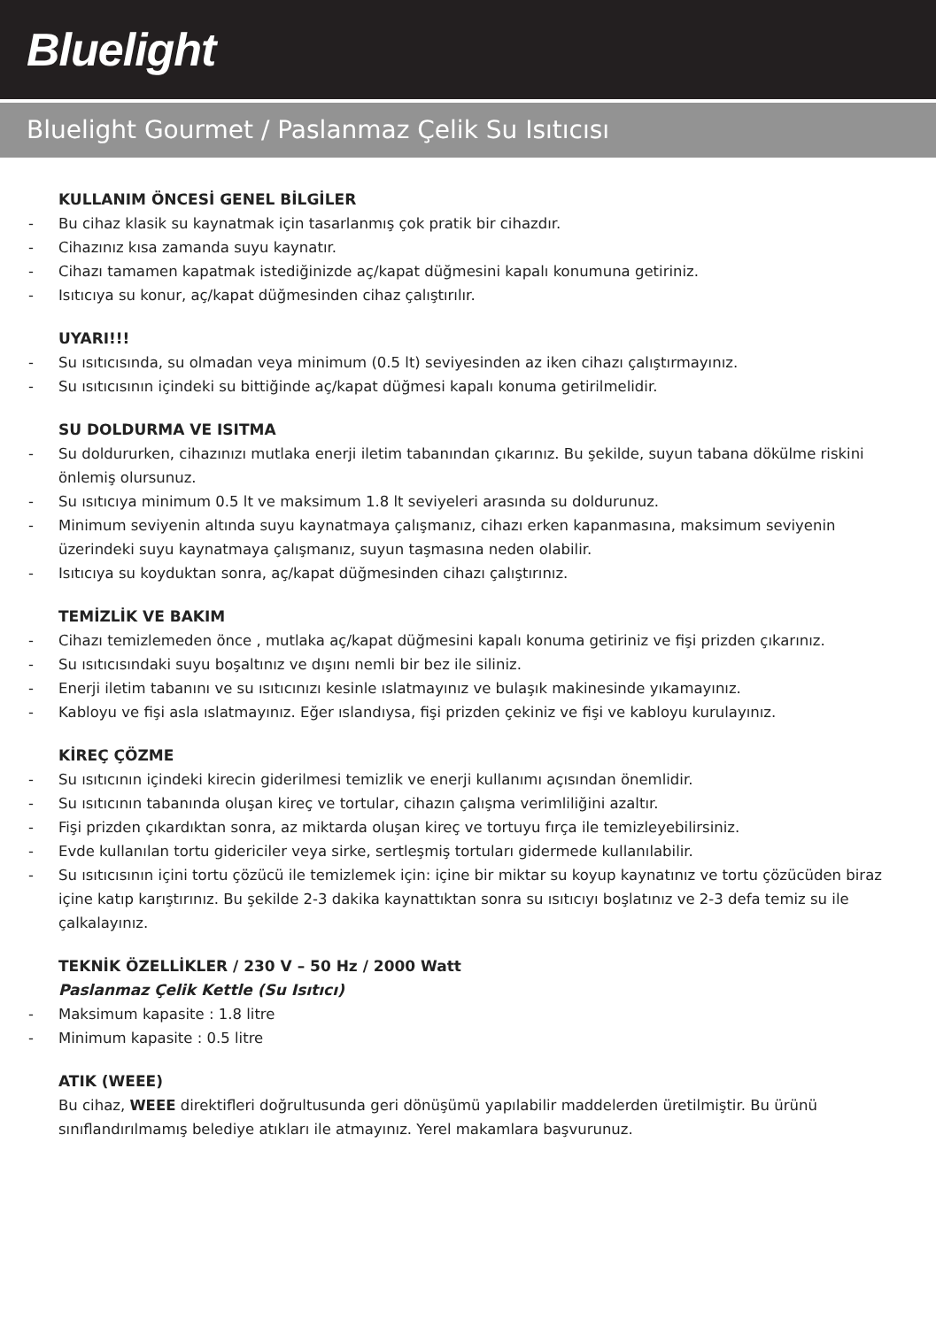Bluelight
Bluelight Gourmet / Paslanmaz Çelik Su Isıtıcısı
KULLANIM ÖNCESİ GENEL BİLGİLER
- Bu cihaz klasik su kaynatmak için tasarlanmış çok pratik bir cihazdır.
- Cihazınız kısa zamanda suyu kaynatır.
- Cihazı tamamen kapatmak istediğinizde aç/kapat düğmesini kapalı konumuna getiriniz.
- Isıtıcıya su konur, aç/kapat düğmesinden cihaz çalıştırılır.
UYARI!!!
- Su ısıtıcısında, su olmadan veya minimum (0.5 lt) seviyesinden az iken cihazı çalıştırmayınız.
- Su ısıtıcısının içindeki su bittiğinde aç/kapat düğmesi kapalı konuma getirilmelidir.
SU DOLDURMA VE ISITMA
- Su doldururken, cihazınızı mutlaka enerji iletim tabanından çıkarınız. Bu şekilde, suyun tabana dökülme riskini önlemiş olursunuz.
- Su ısıtıcıya minimum 0.5 lt ve maksimum 1.8 lt seviyeleri arasında su doldurunuz.
- Minimum seviyenin altında suyu kaynatmaya çalışmanız, cihazı erken kapanmasına, maksimum seviyenin üzerindeki suyu kaynatmaya çalışmanız, suyun taşmasına neden olabilir.
- Isıtıcıya su koyduktan sonra, aç/kapat düğmesinden cihazı çalıştırınız.
TEMİZLİK VE BAKIM
- Cihazı temizlemeden önce , mutlaka aç/kapat düğmesini kapalı konuma getiriniz ve fişi prizden çıkarınız.
- Su ısıtıcısındaki suyu boşaltınız ve dışını nemli bir bez ile siliniz.
- Enerji iletim tabanını ve su ısıtıcınızı kesinle ıslatmayınız ve bulaşık makinesinde yıkamayınız.
- Kabloyu ve fişi asla ıslatmayınız. Eğer ıslandıysa, fişi prizden çekiniz ve fişi ve kabloyu kurulayınız.
KİREÇ ÇÖZME
- Su ısıtıcının içindeki kirecin giderilmesi temizlik ve enerji kullanımı açısından önemlidir.
- Su ısıtıcının tabanında oluşan kireç ve tortular, cihazın çalışma verimliliğini azaltır.
- Fişi prizden çıkardıktan sonra, az miktarda oluşan kireç ve tortuyu fırça ile temizleyebilirsiniz.
- Evde kullanılan tortu gidericiler veya sirke, sertleşmiş tortuları gidermede kullanılabilir.
- Su ısıtıcısının içini tortu çözücü ile temizlemek için: içine bir miktar su koyup kaynatınız ve tortu çözücüden biraz içine katıp karıştırınız. Bu şekilde 2-3 dakika kaynattıktan sonra su ısıtıcıyı boşlatınız ve 2-3 defa temiz su ile çalkalayınız.
TEKNİK ÖZELLİKLER / 230 V – 50 Hz / 2000 Watt
Paslanmaz Çelik Kettle (Su Isıtıcı)
- Maksimum kapasite : 1.8 litre
- Minimum kapasite : 0.5 litre
ATIK (WEEE)
Bu cihaz, WEEE direktifleri doğrultusunda geri dönüşümü yapılabilir maddelerden üretilmiştir. Bu ürünü sınıflandırılmamış belediye atıkları ile atmayınız. Yerel makamlara başvurunuz.